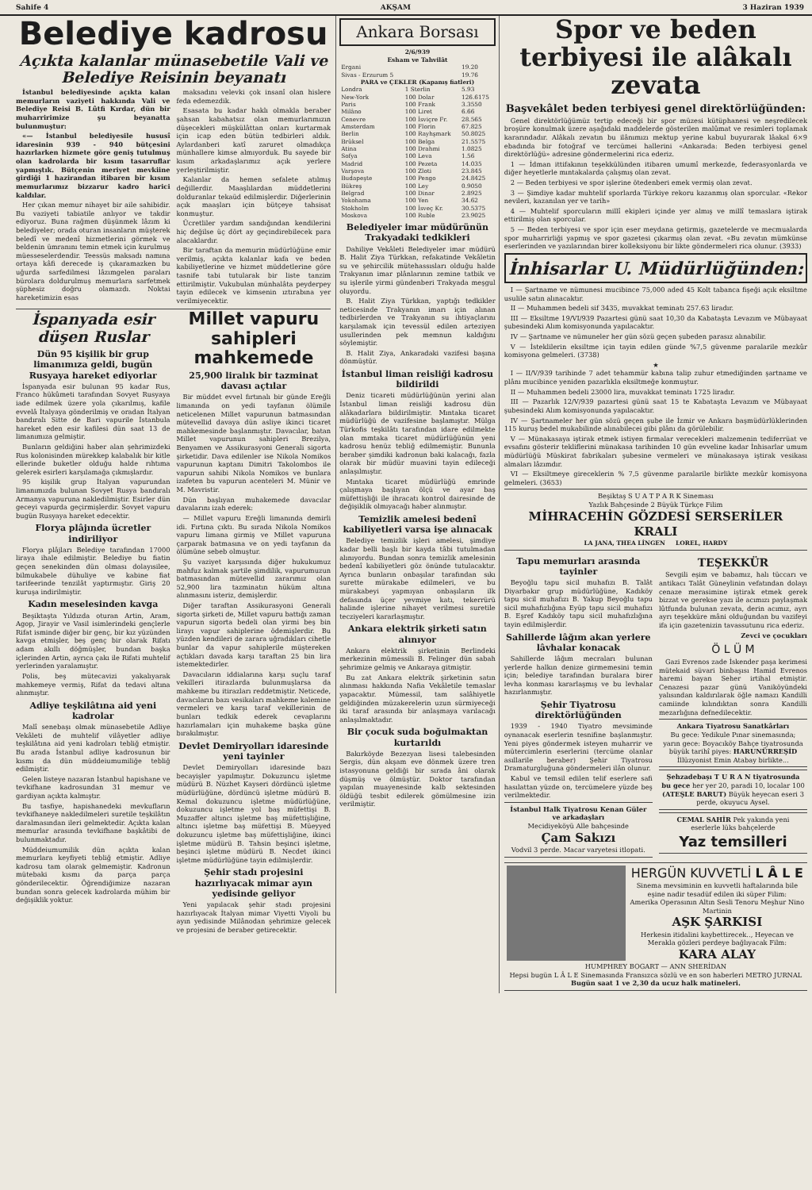Sahife 4 AKŞAM 3 Haziran 1939
Belediye kadrosu
Açıkta kalanlar münasebetile Vali ve Belediye Reisinin beyanatı
İstanbul belediyesinde açıkta kalan memurların vaziyeti hakkında Vali ve Belediye Reisi B. Lûtfi Kırdar, dün bir muharririmize şu beyanatta bulunmuştur:
«— İstanbul belediyesile hususî idaresinin 939 - 940 bütçesini hazırlarken hizmete göre geniş tutulmuş olan kadrolarda bir kısım tasarruflar yapmıştık. Bütçenin meriyet mevkiine girdiği 1 hazirandan itibaren bir kısım memurlarımız bizzarur kadro harici kaldılar.
Her çıkan memur nihayet bir aile sahibidir. Bu vaziyeti tabiatile anlıyor ve takdir ediyoruz. Buna rağmen düşünmek lâzım ki belediyeler; orada oturan insanların müşterek beledî ve medenî hizmetlerini görmek ve beldenin ümranını temin etmek için kurulmuş müesseselerdendir. Teessüs maksadı namına ortaya kâfi derecede iş çıkaramazken bu uğurda sarfedilmesi lâzımgelen paraları bürolara doldurulmuş memurlara sarfetmek şüphesiz doğru olamazdı. Noktai hareketimizin esas
maksadını velevki çok insanî olan hislere feda edemezdik.
Esasata bu kadar haklı olmakla beraber şahsan kabahatsız olan memurlarımızın düşecekleri müşkülâttan onları kurtarmak için icap eden bütün tedbirleri aldık. Aylardanberi katî zaruret olmadıkça münhallere kimse almıyorduk. Bu sayede bir kısım arkadaşlarımız açık yerlere yerleştirilmiştir.
Kalanlar da hemen sefalete atılmış değillerdir. Maaşlılardan müddetlerini dolduranlar tekaüd edilmişlerdir. Diğerlerinin açık maaşları için bütçeye tahsisat konmuştur.
Ücretliler yardım sandığından kendilerini hiç değilse üç dört ay geçindirebilecek para alacaklardır.
Bir taraftan da memurin müdürlüğüne emir verilmiş, açıkta kalanlar kafa ve beden kabiliyetlerine ve hizmet müddetlerine göre tasnife tabi tutularak bir liste tanzim ettirilmiştir. Vukubulan münhalâta peyderpey tayin edilecek ve kimsenin ıztırabına yer verilmiyecektir.
İspanyada esir düşen Ruslar
Dün 95 kişilik bir grup limanımıza geldi, bugün Rusyaya hareket ediyorlar
İspanyada esir bulunan 95 kadar Rus, Franco hükûmeti tarafından Sovyet Rusyaya iade edilmek üzere yola çıkarılmış, kafile evvelâ İtalyaya gönderilmiş ve oradan İtalyan bandıralı Sitte de Bari vapurile İstanbula hareket eden esir kafilesi dün saat 13 de limanımıza gelmiştir.
Bunların geldiğini haber alan şehrimizdeki Rus kolonisinden mürekkep kalabalık bir kitle ellerinde buketler olduğu halde rıhtıma gelerek esirleri karşılamağa çıkmışlardır.
95 kişilik grup İtalyan vapurundan limanımızda bulunan Sovyet Rusya bandıralı Armanya vapuruna nakledilmiştir. Esirler dün geceyi vapurda geçirmişlerdir. Sovyet vapuru bugün Rusyaya hareket edecektir.
Florya plâjında ücretler indiriliyor
Florya plâjları Belediye tarafından 17000 liraya ihale edilmiştir. Belediye bu fiatin geçen senekinden dün olması dolayısilee, bilmukabele dühuliye ve kabine fiat tarifeerinde tenzilât yaptırmıştır. Giriş 20 kuruşa indirilmiştir.
Kadın meselesinden kavga
Beşiktaşta Yıldızda oturan Artin, Aram, Agop, Jirayir ve Vasil isimlerindeki gençlerle Rifat isminde diğer bir genç, bir kız yüzünden kavga etmişler, beş genç bir olarak Rifatı adam akıllı döğmüşler, bundan başka içlerinden Artin, ayrıca çakı ile Rifati muhtelif yerlerinden yaralamıştır.
Polis, beş mütecavizi yakalıyarak mahkemeye vermiş, Rifat da tedavi altına alınmıştır.
Adliye teşkilâtına aid yeni kadrolar
Malî senebaşı olmak münasebetile Adliye Vekâleti de muhtelif vilâyetler adliye teşkilâtına aid yeni kadroları tebliğ etmiştir. Bu arada İstanbul adliye kadrosunun bir kısmı da dün müddeiumumiliğe tebliğ edilmiştir.
Gelen listeye nazaran İstanbul hapishane ve tevkifhane kadrosundan 31 memur ve gardiyan açıkta kalmıştır.
Bu tasfiye, hapishanedeki mevkufların tevkifhaneye nakledilmeleri suretile teşkilâtın daralmasından ileri gelmektedir. Açıkta kalan memurlar arasında tevkifhane başkâtibi de bulunmaktadır.
Müddeiumumilik dün açıkta kalan memurlara keyfiyeti tebliğ etmiştir. Adliye kadrosu tam olarak gelmemiştir. Kadronun mütebaki kısmı da parça parça gönderilecektir. Öğrendiğimize nazaran bundan sonra gelecek kadrolarda mühim bir değişiklik yoktur.
Millet vapuru sahipleri mahkemede
25,900 liralık bir tazminat davası açtılar
Bir müddet evvel fırtınalı bir günde Ereğli limanında on yedi tayfanın ölümile neticelenen Millet vapurunun batmasından mütevellid davaya dün asliye ikinci ticaret mahkemesinde başlanmıştır. Davacılar, batan Millet vapurunun sahipleri Brezilya, Benyamen ve Assikurasyoni Generali sigorta şirketidir. Dava edilenler ise Nikola Nomikos vapurunun kaptanı Dimitri Takolombos ile vapurun sahibi Nikola Nomikos ve bunlara izafeten bu vapurun acenteleri M. Münir ve M. Mavristir.
Dün başlıyan muhakemede davacılar davalarını izah ederek:
— Millet vapuru Ereğli limanında demirli idi. Fırtına çıktı. Bu sırada Nikola Nomikos vapuru limana girmiş ve Millet vapuruna çarparak batmasına ve on yedi tayfanın da ölümüne sebeb olmuştur.
Şu vaziyet karşısında diğer hukukumuz mahfuz kalmak şartile şimdilik, vapurumuzun batmasından mütevellid zararımız olan 52,900 lira tazminatın hüküm altına alınmasını isteriz, demişlerdir.
Diğer taraftan Assikurasyoni Generali sigorta şirketi de, Millet vapuru battığı zaman vapurun sigorta bedeli olan yirmi beş bin lirayı vapur sahiplerine ödemişlerdir. Bu yüzden kendileri de zarara uğradıkları cihetle bunlar da vapur sahiplerile müştereken açtıkları davada karşı taraftan 25 bin lira istemektedirler.
Davacıların iddialarına karşı suçlu taraf vekilleri itirazlarda bulunmuşlarsa da mahkeme bu itirazları reddetmiştir. Neticede, davacıların bazı vesikaları mahkeme kalemine vermeleri ve karşı taraf vekillerinin de bunları tedkik ederek cevaplarını hazırlamaları için muhakeme başka güne bırakılmıştır.
Devlet Demiryolları idaresinde yeni tayinler
Devlet Demiryolları idaresinde bazı becayişler yapılmıştır. Dokuzuncu işletme müdürü B. Nüzhet Kayseri dördüncü işletme müdürlüğüne, dördüncü işletme müdürü B. Kemal dokuzuncu işletme müdürlüğüne, dokuzuncu işletme yol baş müfettişi B. Muzaffer altıncı işletme baş müfettişliğine, altıncı işletme baş müfettişi B. Müeyyed dokuzuncu işletme baş müfettişliğine, ikinci işletme müdürü B. Tahsin beşinci işletme, beşinci işletme müdürü B. Necdet ikinci işletme müdürlüğüne tayin edilmişlerdir.
Şehir stadı projesini hazırlıyacak mimar ayın yedisinde geliyor
Yeni yapılacak şehir stadı projesini hazırlıyacak İtalyan mimar Viyetti Viyoli bu ayın yedisinde Milânodan şehrimize gelecek ve projesini de beraber getirecektir.
Ankara Borsası
2/6/939
Esham ve Tahvilât
| Ergani | | 19.20 |
| Sivas - Erzurum 5 | | 19.76 |
| PARA ve ÇEKLER (Kapanış fiatleri) | | |
| Londra | 1 Sterlin | 5.93 |
| New-York | 100 Dolar | 126.6175 |
| Paris | 100 Frank | 3.3550 |
| Milâno | 100 Liret | 6.66 |
| Cenevre | 100 İsviçre Fr. | 28.565 |
| Amsterdam | 100 Florin | 67.825 |
| Berlin | 100 Rayhşmark | 50.8025 |
| Brüksel | 100 Belga | 21.5575 |
| Atina | 100 Drahmi | 1.0825 |
| Sofya | 100 Leva | 1.56 |
| Madrid | 100 Pezeta | 14.035 |
| Varşova | 100 Zloti | 23.845 |
| Budapeşte | 100 Pengo | 24.8425 |
| Bükreş | 100 Ley | 0.9050 |
| Belgrad | 100 Dinar | 2.8925 |
| Yokohama | 100 Yen | 34.62 |
| Stokholm | 100 İsveç Kr. | 30.5375 |
| Moskova | 100 Ruble | 23.9025 |
Belediyeler imar müdürünün Trakyadaki tedkikleri
Dahiliye Vekâleti Belediyeler imar müdürü B. Halit Ziya Türkkan, refakatinde Vekâletin su ve şehircilik mütehassısları olduğu halde Trakyanın imar plânlarının zemine tatbik ve su işlerile yirmi gündenberi Trakyada meşgul oluyordu.
B. Halit Ziya Türkkan, yaptığı tedkikler neticesinde Trakyanın imarı için alınan tedbirlerden ve Trakyanın su ihtiyaçlarını karşılamak için tevessül edilen arteziyen usullerinden pek memnun kaldığını söylemiştir.
B. Halit Ziya, Ankaradaki vazifesi başına dönmüştür.
İstanbul liman reisliği kadrosu bildirildi
Deniz ticareti müdürlüğünün yerini alan İstanbul liman reisliği kadrosu dün alâkadarlara bildirilmiştir. Mıntaka ticaret müdürlüğü de vazifesine başlamıştır. Mülga Türkofis teşkilâtı tarafından idare edilmekte olan mmtaka ticaret müdürlüğünün yeni kadrosu henüz tebliğ edilmemiştir. Bununla beraber şimdiki kadronun baki kalacağı, fazla olarak bir müdür muavini tayin edileceği anlaşılmıştır.
Mıntaka ticaret müdürlüğü emrinde çalışmaya başlıyan ölçü ve ayar baş müfettişliği ile ihracatı kontrol dairesinde de değişiklik olmıyacağı haber alınmıştır.
Temizlik amelesi bedenî kabiliyetleri varsa işe alınacak
Belediye temizlik işleri amelesi, şimdiye kadar belli başlı bir kayda tâbi tutulmadan alınıyordu. Bundan sonra temizlik amelesinin bedenî kabiliyetleri göz önünde tutulacaktır. Ayrıca bunların onbaşılar tarafından sıkı surette mürakabe edilmeleri, ve bu mürakabeyi yapmıyan onbaşıların ilk defasında üçer yevmiye katı, tekerrürü halinde işlerine nihayet verilmesi suretile tecziyeleri kararlaşmıştır.
Ankara elektrik şirketi satın alınıyor
Ankara elektrik şirketinin Berlindeki merkezinin mümessili B. Felinger dün sabah şehrimize gelmiş ve Ankaraya gitmiştir.
Bu zat Ankara elektrik şirketinin satın alınması hakkında Nafia Vekâletile temaslar yapacaktır. Mümessil, tam salâhiyetle geldiğinden müzakerelerin uzun sürmiyeceği iki taraf arasında bir anlaşmaya varılacağı anlaşılmaktadır.
Bir çocuk suda boğulmaktan kurtarıldı
Bakırköyde Bezezyan lisesi talebesinden Sergis, dün akşam eve dönmek üzere tren istasyonuna geldiği bir sırada âni olarak düşmüş ve ölmüştür. Doktor tarafından yapılan muayenesinde kalb sektesinden öldüğü tesbit edilerek gömülmesine izin verilmiştir.
Spor ve beden terbiyesi ile alâkalı zevata
Başvekâlet beden terbiyesi genel direktörlüğünden:
Genel direktörlüğümüz tertip edeceği bir spor müzesi kütüphanesi ve neşredilecek broşüre konulmak üzere aşağıdaki maddelerde gösterilen malûmat ve resimleri toplamak kararındadır. Alâkalı zevatın bu ilânımızı mektup yerine kabul buyurarak lâakal 6×9 ebadında bir fotoğraf ve tercümei hallerini «Ankarada: Beden terbiyesi genel direktörlüğü» adresine göndermelerini rica ederiz.
1 — İdman ittifakının teşekkülünden itibaren umumî merkezde, federasyonlarda ve diğer heyetlerle mıntakalarda çalışmış olan zevat.
2 — Beden terbiyesi ve spor işlerine ötedenberi emek vermiş olan zevat.
3 — Şimdiye kadar muhtelif sporlarda Türkiye rekoru kazanmış olan sporcular. «Rekor nevileri, kazanılan yer ve tarih»
4 — Muhtelif sporcuların millî ekipleri içinde yer almış ve millî temaslara iştirak ettirilmiş olan sporcular.
5 — Beden terbiyesi ve spor için eser meydana getirmiş, gazetelerde ve mecmualarda spor muharrirliği yapmış ve spor gazetesi çıkarmış olan zevat. «Bu zevatın mümkünse eserlerinden ve yazılarından birer kolleksiyonu bir likte göndermeleri rica olunur. (3933)
İnhisarlar U. Müdürlüğünden:
I — Şartname ve nümunesi mucibince 75,000 aded 45 Kolt tabanca fişeği açık eksiltme usulile satın alınacaktır.
II — Muhammen bedeli sif 3435, muvakkat teminatı 257.63 liradır.
III — Eksiltme 19/VI/939 Pazartesi günü saat 10,30 da Kabataşta Levazım ve Mübayaat şubesindeki Alım komisyonunda yapılacaktır.
IV — Şartname ve nümuneler her gün sözü geçen şubeden parasız alınabilir.
V — İsteklilerin eksiltme için tayin edilen günde %7,5 güvenme paralarile mezkûr komisyona gelmeleri. (3738)
★
I — II/V/939 tarihinde 7 adet tehammür kabına talip zuhur etmediğinden şartname ve plânı mucibince yeniden pazarlıkla eksiltmeğe konmuştur.
II — Muhammen bedeli 23000 lira, muvakkat teminatı 1725 liradır.
III — Pazarlık 12/V/939 pazartesi günü saat 15 te Kabataşta Levazım ve Mübayaat şubesindeki Alım komisyonunda yapılacaktır.
IV — Şartnameler her gün sözü geçen şube ile İzmir ve Ankara başmüdürlüklerinden 115 kuruş bedel mukabilinde alınabilecei gibi plânı da görülebilir.
V — Münakasaya iştirak etmek istiyen firmalar verecekleri malzemenin tediferrüat ve evsafını gösterir tekliflerini münakasa tarihinden 10 gün evveline kadar İnhisarlar umum müdürlüğü Müskirat fabrikaları şubesine vermeleri ve münakasaya iştirak vesikası almaları lâzımdır.
VI — Eksiltmeye gireceklerin % 7,5 güvenme paralarile birlikte mezkûr komisyona gelmeleri. (3653)
Beşiktaş S U A T P A R K Sineması
Yazlık Bahçesinde 2 Büyük Türkçe Filim
MİHRACEHİN GÖZDESİ SERSERİLER KRALI
LA JANA, THEA LİNGEN LOREL, HARDY
Tapu memurları arasında tayinler
Beyoğlu tapu sicil muhafızı B. Talât Diyarbakır grup müdürlüğüne, Kadıköy tapu sicil muhafızı B. Yakup Beyoğlu tapu sicil muhafızlığına Eyüp tapu sicil muhafızı B. Eşref Kadıköy tapu sicil muhafızlığına tayin edilmişlerdir.
Sahillerde lâğım akan yerlere lâvhalar konacak
Sahillerde lâğım mecraları bulunan yerlerde halkın denize girmemesini temin için; belediye tarafından buralara birer levha konması kararlaşmış ve bu levhalar hazırlanmıştır.
Şehir Tiyatrosu direktörlüğünden
1939 - 1940 Tiyatro mevsiminde oynanacak eserlerin tesnifine başlanmıştır. Yeni piyes göndermek isteyen muharrir ve mütercimlerin eserlerini (tercüme olanlar asıllarile beraber) Şehir Tiyatrosu Dramaturgluğuna göndermeleri ilân olunur.
Kabul ve temsil edilen telif eserlere safi hasılattan yüzde on, tercümelere yüzde beş verilmektedir.
İstanbul Halk Tiyatrosu Kenan Güler ve arkadaşları
Mecidiyeköyü Alle bahçesinde
Çam Sakızı
Vodvil 3 perde. Macar varyetesi itlopati.
TEŞEKKÜR
Sevgili eşim ve babamız, halı tüccarı ve antikacı Talât Güneylinin vefatından dolayı cenaze merasimine iştirak etmek gerek bizzat ve gerekse yazı ile acımızı paylaşmak lûtfunda bulunan zevata, derin acımız, ayrı ayrı teşekküre mâni olduğundan bu vazifeyi ifa için gazetenizin tavassutunu rica ederiz.
Zevci ve çocukları
Ö L Ü M
Gazi Evrenos zade İskender paşa kerimesi mütekaid süvari binbaşısı Hamid Evrenos haremi bayan Seher irtihal etmiştir. Cenazesi pazar günü Vaniköyündeki yalısından kaldırılarak öğle namazı Kandilli camiinde kılındıktan sonra Kandilli mezarlığına defnedilecektir.
Ankara Tiyatrosu Sanatkârları
Bu gece: Yedikule Pınar sinemasında; yarın gece: Boyacıköy Bahçe tiyatrosunda büyük tarihî piyes: HARUNÜRREŞİD İllüzyonist Emin Atabay birlikte...
Şehzadebaşı T U R A N tiyatrosunda bu gece her yer 20, paradi 10, localar 100 (ATEŞLE BARUT) Büyük heyecan eseri 3 perde, okuyucu Aysel.
CEMAL SAHİR Pek yakında yeni eserlerle lüks bahçelerde
Yaz temsilleri
HERGÜN KUVVETLİ L Â L E
Sinema mevsiminin en kuvvetli haftalarında bile eşine nadir tesadüf edilen iki süper Filim:
Amerika Operasının Altın Sesli Tenoru Meşhur Nino Martinin
AŞK ŞARKISI
Herkesin itidalini kaybettirecek.., Heyecan ve Merakla gözleri perdeye bağlıyacak Film:
KARA ALAY
HUMPHREY BOGART — ANN SHERİDAN
Hepsi bugün L Â L E Sinemasında Fransızca sözlü ve en son haberleri METRO JURNAL
Bugün saat 1 ve 2,30 da ucuz halk matineleri.